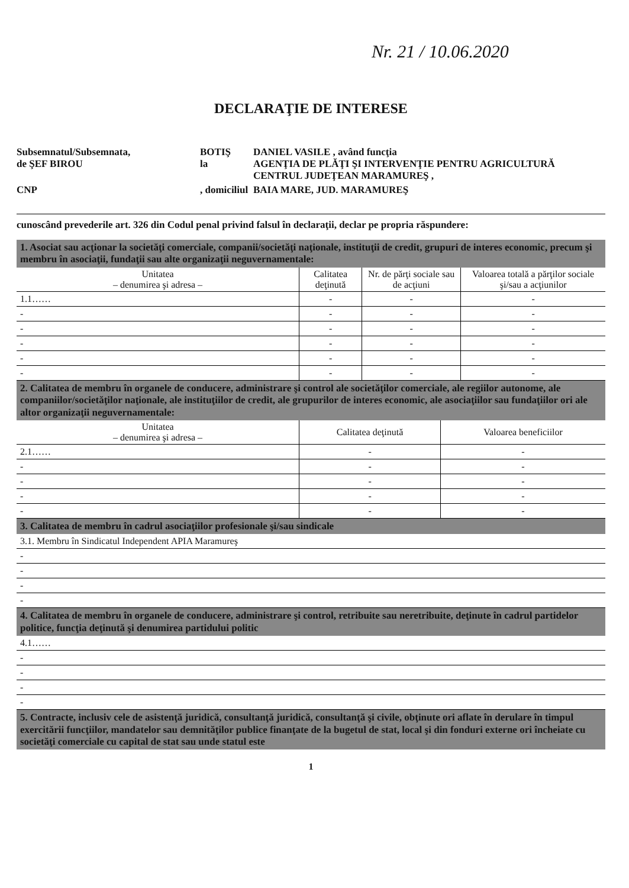Nr. 21 / 10.06.2020
DECLARAŢIE DE INTERESE
Subsemnatul/Subsemnata,
de ŞEF BIROU
BOTIŞ
la
DANIEL VASILE , având funcţia
AGENŢIA DE PLĂŢI ŞI INTERVENŢIE PENTRU AGRICULTURĂ CENTRUL JUDEŢEAN MARAMUREŞ ,
CNP
, domiciliul
BAIA MARE, JUD. MARAMUREŞ
cunoscând prevederile art. 326 din Codul penal privind falsul în declaraţii, declar pe propria răspundere:
1. Asociat sau acţionar la societăţi comerciale, companii/societăţi naţionale, instituţii de credit, grupuri de interes economic, precum şi membru în asociaţii, fundaţii sau alte organizaţii neguvernamentale:
| Unitatea – denumirea şi adresa – | Calitatea deţinută | Nr. de părţi sociale sau de acţiuni | Valoarea totală a părţilor sociale şi/sau a acţiunilor |
| --- | --- | --- | --- |
| 1.1…… | - | - | - |
| - | - | - | - |
| - | - | - | - |
| - | - | - | - |
| - | - | - | - |
| - | - | - | - |
2. Calitatea de membru în organele de conducere, administrare şi control ale societăţilor comerciale, ale regiilor autonome, ale companiilor/societăţilor naţionale, ale instituţiilor de credit, ale grupurilor de interes economic, ale asociaţiilor sau fundaţiilor ori ale altor organizaţii neguvernamentale:
| Unitatea – denumirea şi adresa – | Calitatea deţinută | Valoarea beneficiilor |
| --- | --- | --- |
| 2.1…… | - | - |
| - | - | - |
| - | - | - |
| - | - | - |
| - | - | - |
3. Calitatea de membru în cadrul asociaţiilor profesionale şi/sau sindicale
| 3.1. Membru în Sindicatul Independent APIA Maramureş |
| - |
| - |
| - |
| - |
4. Calitatea de membru în organele de conducere, administrare şi control, retribuite sau neretribuite, deţinute în cadrul partidelor politice, funcţia deţinută şi denumirea partidului politic
| 4.1…… |
| - |
| - |
| - |
| - |
5. Contracte, inclusiv cele de asistenţă juridică, consultanţă juridică, consultanţă şi civile, obţinute ori aflate în derulare în timpul exercitării funcţiilor, mandatelor sau demnităţilor publice finanţate de la bugetul de stat, local şi din fonduri externe ori încheiate cu societăţi comerciale cu capital de stat sau unde statul este
1